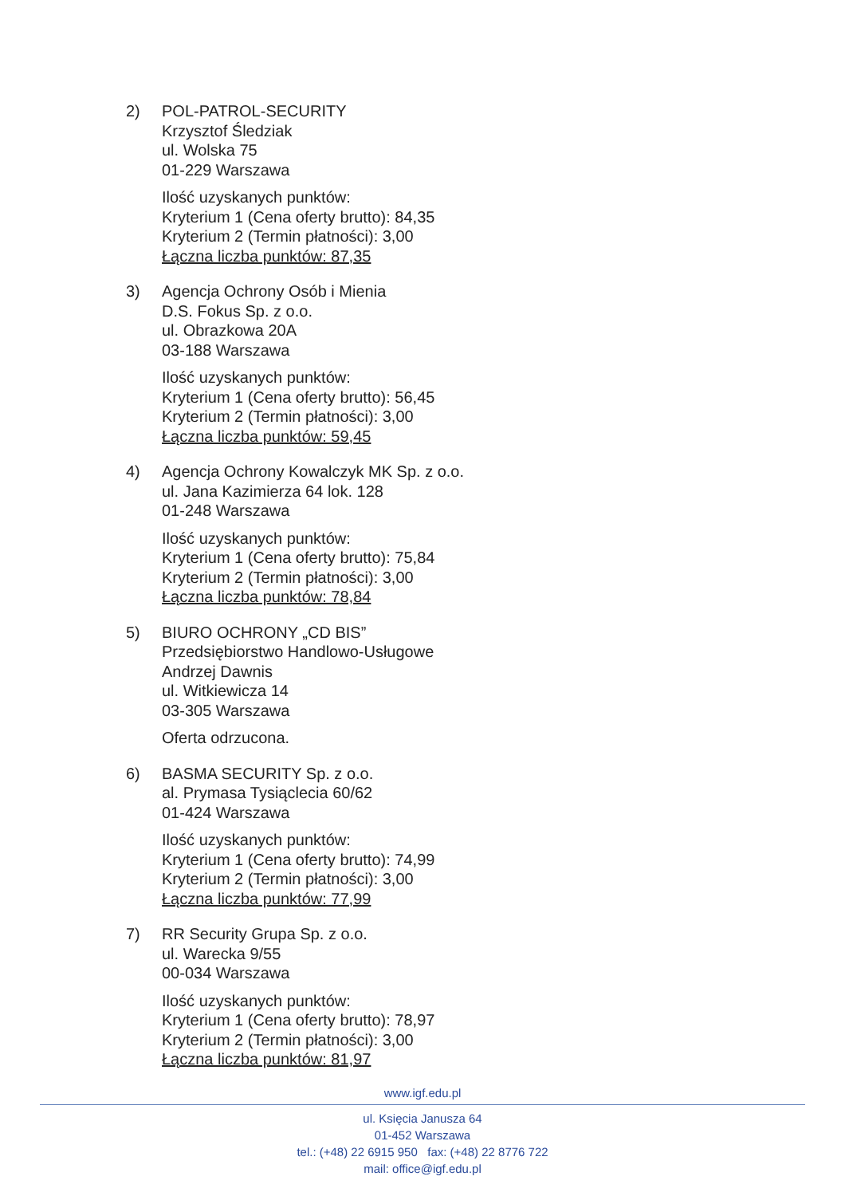2) POL-PATROL-SECURITY
Krzysztof Śledziak
ul. Wolska 75
01-229 Warszawa
Ilość uzyskanych punktów:
Kryterium 1 (Cena oferty brutto): 84,35
Kryterium 2 (Termin płatności): 3,00
Łączna liczba punktów: 87,35
3) Agencja Ochrony Osób i Mienia
D.S. Fokus Sp. z o.o.
ul. Obrazkowa 20A
03-188 Warszawa
Ilość uzyskanych punktów:
Kryterium 1 (Cena oferty brutto): 56,45
Kryterium 2 (Termin płatności): 3,00
Łączna liczba punktów: 59,45
4) Agencja Ochrony Kowalczyk MK Sp. z o.o.
ul. Jana Kazimierza 64 lok. 128
01-248 Warszawa
Ilość uzyskanych punktów:
Kryterium 1 (Cena oferty brutto): 75,84
Kryterium 2 (Termin płatności): 3,00
Łączna liczba punktów: 78,84
5) BIURO OCHRONY „CD BIS”
Przedsiębiorstwo Handlowo-Usługowe
Andrzej Dawnis
ul. Witkiewicza 14
03-305 Warszawa
Oferta odrzucona.
6) BASMA SECURITY Sp. z o.o.
al. Prymasa Tysiąclecia 60/62
01-424 Warszawa
Ilość uzyskanych punktów:
Kryterium 1 (Cena oferty brutto): 74,99
Kryterium 2 (Termin płatności): 3,00
Łączna liczba punktów: 77,99
7) RR Security Grupa Sp. z o.o.
ul. Warecka 9/55
00-034 Warszawa
Ilość uzyskanych punktów:
Kryterium 1 (Cena oferty brutto): 78,97
Kryterium 2 (Termin płatności): 3,00
Łączna liczba punktów: 81,97
www.igf.edu.pl
ul. Księcia Janusza 64
01-452 Warszawa
tel.: (+48) 22 6915 950 fax: (+48) 22 8776 722
mail: office@igf.edu.pl